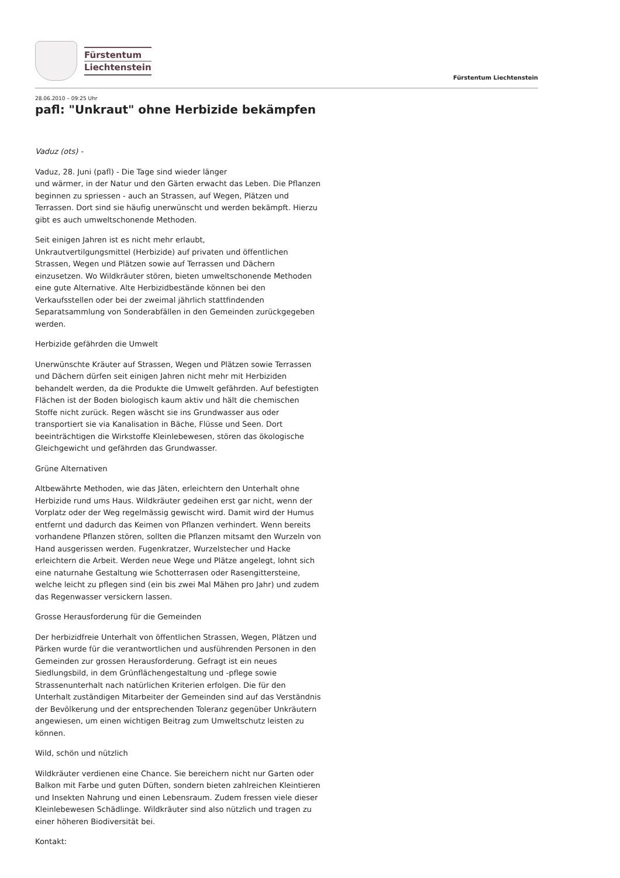Fürstentum
Liechtenstein
Fürstentum Liechtenstein
28.06.2010 – 09:25 Uhr
pafl: "Unkraut" ohne Herbizide bekämpfen
Vaduz (ots) -
Vaduz, 28. Juni (pafl) - Die Tage sind wieder länger
und wärmer, in der Natur und den Gärten erwacht das Leben. Die Pflanzen beginnen zu spriessen - auch an Strassen, auf Wegen, Plätzen und Terrassen. Dort sind sie häufig unerwünscht und werden bekämpft. Hierzu gibt es auch umweltschonende Methoden.
Seit einigen Jahren ist es nicht mehr erlaubt,
Unkrautvertilgungsmittel (Herbizide) auf privaten und öffentlichen Strassen, Wegen und Plätzen sowie auf Terrassen und Dächern einzusetzen. Wo Wildkräuter stören, bieten umweltschonende Methoden eine gute Alternative. Alte Herbizidbestände können bei den Verkaufsstellen oder bei der zweimal jährlich stattfindenden Separatsammlung von Sonderabfällen in den Gemeinden zurückgegeben werden.
Herbizide gefährden die Umwelt
Unerwünschte Kräuter auf Strassen, Wegen und Plätzen sowie Terrassen und Dächern dürfen seit einigen Jahren nicht mehr mit Herbiziden behandelt werden, da die Produkte die Umwelt gefährden. Auf befestigten Flächen ist der Boden biologisch kaum aktiv und hält die chemischen Stoffe nicht zurück. Regen wäscht sie ins Grundwasser aus oder transportiert sie via Kanalisation in Bäche, Flüsse und Seen. Dort beeinträchtigen die Wirkstoffe Kleinlebewesen, stören das ökologische Gleichgewicht und gefährden das Grundwasser.
Grüne Alternativen
Altbewährte Methoden, wie das Jäten, erleichtern den Unterhalt ohne Herbizide rund ums Haus. Wildkräuter gedeihen erst gar nicht, wenn der Vorplatz oder der Weg regelmässig gewischt wird. Damit wird der Humus entfernt und dadurch das Keimen von Pflanzen verhindert. Wenn bereits vorhandene Pflanzen stören, sollten die Pflanzen mitsamt den Wurzeln von Hand ausgerissen werden. Fugenkratzer, Wurzelstecher und Hacke erleichtern die Arbeit. Werden neue Wege und Plätze angelegt, lohnt sich eine naturnahe Gestaltung wie Schotterrasen oder Rasengittersteine, welche leicht zu pflegen sind (ein bis zwei Mal Mähen pro Jahr) und zudem das Regenwasser versickern lassen.
Grosse Herausforderung für die Gemeinden
Der herbizidfreie Unterhalt von öffentlichen Strassen, Wegen, Plätzen und Pärken wurde für die verantwortlichen und ausführenden Personen in den Gemeinden zur grossen Herausforderung. Gefragt ist ein neues Siedlungsbild, in dem Grünflächengestaltung und -pflege sowie Strassenunterhalt nach natürlichen Kriterien erfolgen. Die für den Unterhalt zuständigen Mitarbeiter der Gemeinden sind auf das Verständnis der Bevölkerung und der entsprechenden Toleranz gegenüber Unkräutern angewiesen, um einen wichtigen Beitrag zum Umweltschutz leisten zu können.
Wild, schön und nützlich
Wildkräuter verdienen eine Chance. Sie bereichern nicht nur Garten oder Balkon mit Farbe und guten Düften, sondern bieten zahlreichen Kleintieren und Insekten Nahrung und einen Lebensraum. Zudem fressen viele dieser Kleinlebewesen Schädlinge. Wildkräuter sind also nützlich und tragen zu einer höheren Biodiversität bei.
Kontakt: